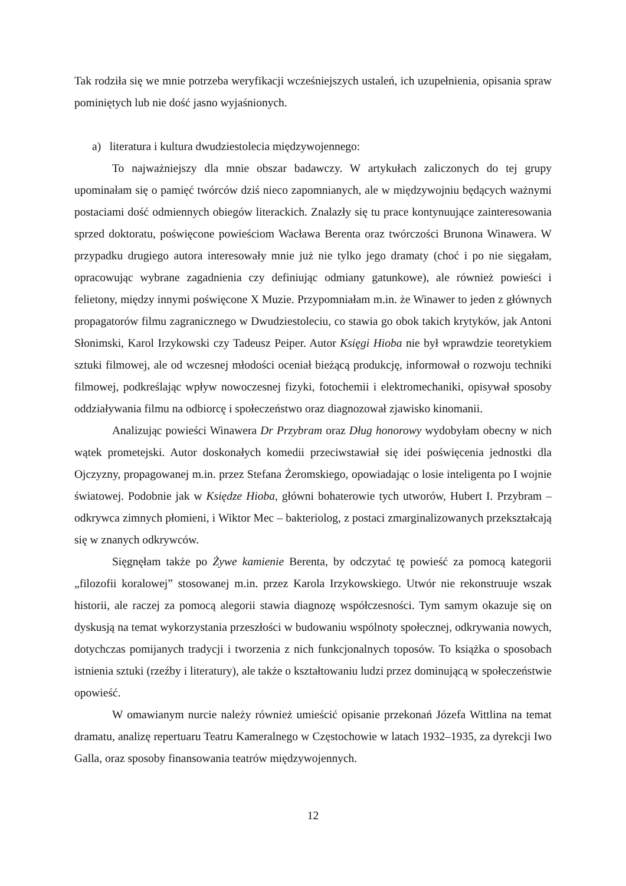Tak rodziła się we mnie potrzeba weryfikacji wcześniejszych ustaleń, ich uzupełnienia, opisania spraw pominiętych lub nie dość jasno wyjaśnionych.
a) literatura i kultura dwudziestolecia międzywojennego:
To najważniejszy dla mnie obszar badawczy. W artykułach zaliczonych do tej grupy upominałam się o pamięć twórców dziś nieco zapomnianych, ale w międzywojniu będących ważnymi postaciami dość odmiennych obiegów literackich. Znalazły się tu prace kontynuujące zainteresowania sprzed doktoratu, poświęcone powieściom Wacława Berenta oraz twórczości Brunona Winawera. W przypadku drugiego autora interesowały mnie już nie tylko jego dramaty (choć i po nie sięgałam, opracowując wybrane zagadnienia czy definiując odmiany gatunkowe), ale również powieści i felietony, między innymi poświęcone X Muzie. Przypomniałam m.in. że Winawer to jeden z głównych propagatorów filmu zagranicznego w Dwudziestoleciu, co stawia go obok takich krytyków, jak Antoni Słonimski, Karol Irzykowski czy Tadeusz Peiper. Autor Księgi Hioba nie był wprawdzie teoretykiem sztuki filmowej, ale od wczesnej młodości oceniał bieżącą produkcję, informował o rozwoju techniki filmowej, podkreślając wpływ nowoczesnej fizyki, fotochemii i elektromechaniki, opisywał sposoby oddziaływania filmu na odbiorcę i społeczeństwo oraz diagnozował zjawisko kinomanii.
Analizując powieści Winawera Dr Przybram oraz Dług honorowy wydobyłam obecny w nich wątek prometejski. Autor doskonałych komedii przeciwstawiał się idei poświęcenia jednostki dla Ojczyzny, propagowanej m.in. przez Stefana Żeromskiego, opowiadając o losie inteligenta po I wojnie światowej. Podobnie jak w Księdze Hioba, główni bohaterowie tych utworów, Hubert I. Przybram – odkrywca zimnych płomieni, i Wiktor Mec – bakteriolog, z postaci zmarginalizowanych przekształcają się w znanych odkrywców.
Sięgnęłam także po Żywe kamienie Berenta, by odczytać tę powieść za pomocą kategorii „filozofii koralowej” stosowanej m.in. przez Karola Irzykowskiego. Utwór nie rekonstruuje wszak historii, ale raczej za pomocą alegorii stawia diagnozę współczesności. Tym samym okazuje się on dyskusją na temat wykorzystania przeszłości w budowaniu wspólnoty społecznej, odkrywania nowych, dotychczas pomijanych tradycji i tworzenia z nich funkcjonalnych toposów. To książka o sposobach istnienia sztuki (rzeźby i literatury), ale także o kształtowaniu ludzi przez dominującą w społeczeństwie opowieść.
W omawianym nurcie należy również umieścić opisanie przekonań Józefa Wittlina na temat dramatu, analizę repertuaru Teatru Kameralnego w Częstochowie w latach 1932–1935, za dyrekcji Iwo Galla, oraz sposoby finansowania teatrów międzywojennych.
12